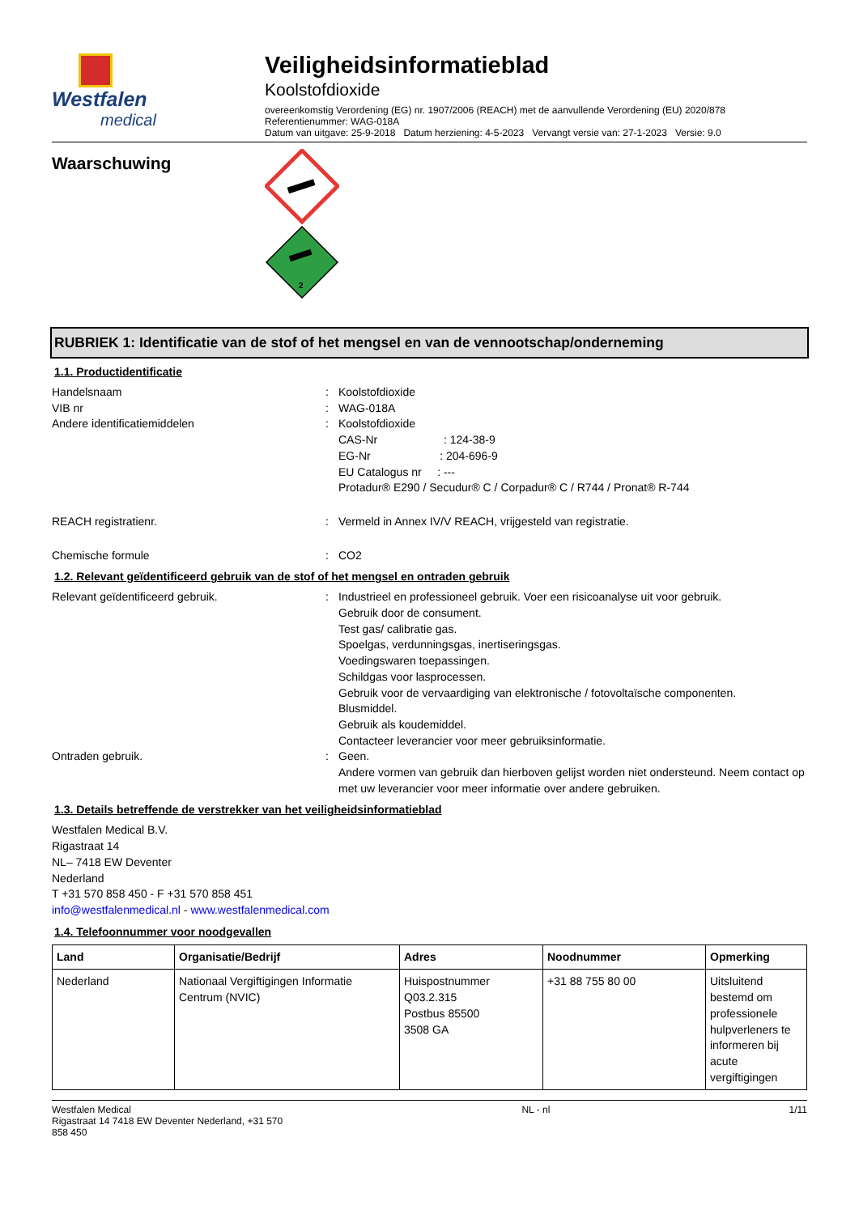Westfalen
medical
Veiligheidsinformatieblad
Koolstofdioxide
overeenkomstig Verordening (EG) nr. 1907/2006 (REACH) met de aanvullende Verordening (EU) 2020/878
Referentienummer: WAG-018A
Datum van uitgave: 25-9-2018 Datum herziening: 4-5-2023 Vervangt versie van: 27-1-2023 Versie: 9.0
Waarschuwing
2
RUBRIEK 1: Identificatie van de stof of het mengsel en van de vennootschap/onderneming
1.1. Productidentificatie
Handelsnaam : Koolstofdioxide
VIB nr : WAG-018A
Andere identificatiemiddelen : Koolstofdioxide
CAS-Nr : 124-38-9
EG-Nr : 204-696-9
EU Catalogus nr : ---
Protadur® E290 / Secudur® C / Corpadur® C / R744 / Pronat® R-744
REACH registratienr. : Vermeld in Annex IV/V REACH, vrijgesteld van registratie.
Chemische formule : CO2
1.2. Relevant geïdentificeerd gebruik van de stof of het mengsel en ontraden gebruik
Relevant geïdentificeerd gebruik. : Industrieel en professioneel gebruik. Voer een risicoanalyse uit voor gebruik.
Gebruik door de consument.
Test gas/ calibratie gas.
Spoelgas, verdunningsgas, inertiseringsgas.
Voedingswaren toepassingen.
Schildgas voor lasprocessen.
Gebruik voor de vervaardiging van elektronische / fotovoltaïsche componenten.
Blusmiddel.
Gebruik als koudemiddel.
Contacteer leverancier voor meer gebruiksinformatie.
Ontraden gebruik. : Geen.
Andere vormen van gebruik dan hierboven gelijst worden niet ondersteund. Neem contact op met uw leverancier voor meer informatie over andere gebruiken.
1.3. Details betreffende de verstrekker van het veiligheidsinformatieblad
Westfalen Medical B.V.
Rigastraat 14
NL– 7418 EW Deventer
Nederland
T +31 570 858 450 - F +31 570 858 451
info@westfalenmedical.nl - www.westfalenmedical.com
1.4. Telefoonnummer voor noodgevallen
| Land | Organisatie/Bedrijf | Adres | Noodnummer | Opmerking |
| --- | --- | --- | --- | --- |
| Nederland | Nationaal Vergiftigingen Informatie Centrum (NVIC) | Huispostnummer Q03.2.315 Postbus 85500 3508 GA | +31 88 755 80 00 | Uitsluitend bestemd om professionele hulpverleners te informeren bij acute vergiftigingen |
Westfalen Medical
Rigastraat 14 7418 EW Deventer Nederland, +31 570
858 450
NL - nl 1/11